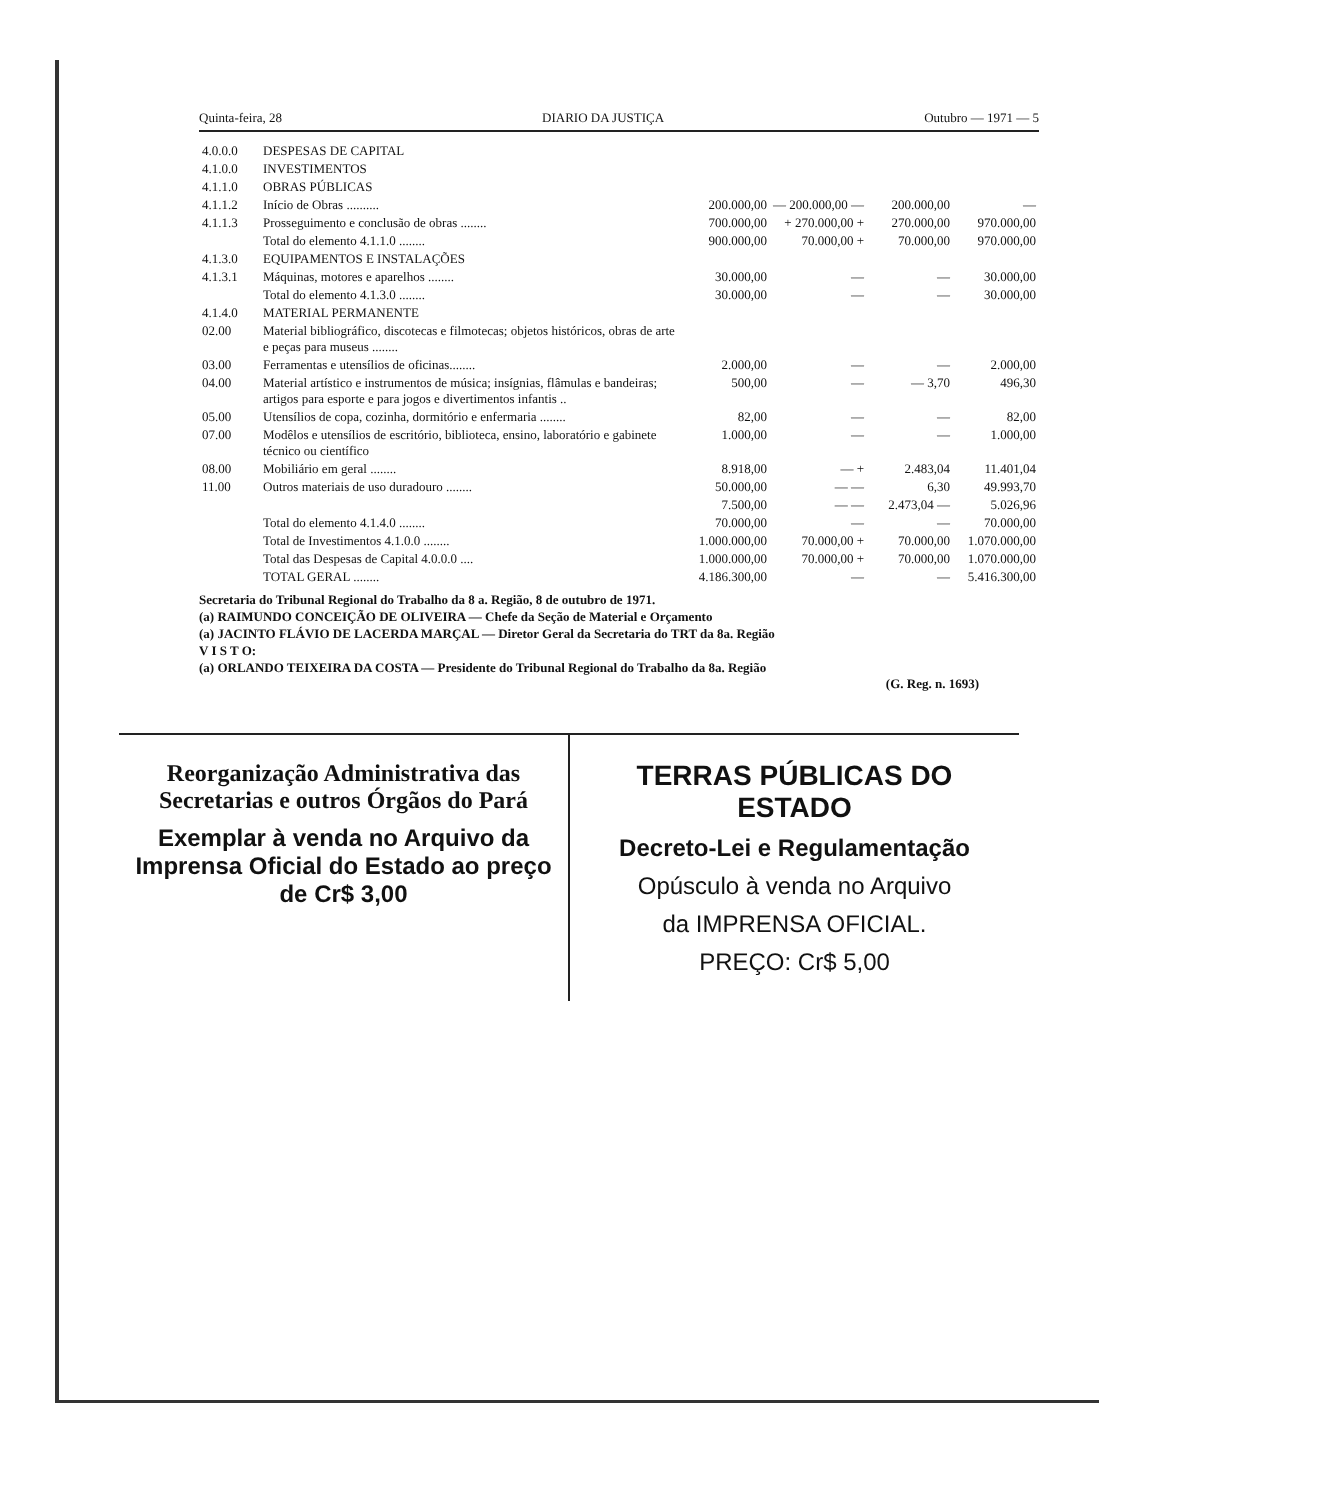Quinta-feira, 28 DIARIO DA JUSTIÇA Outubro — 1971 — 5
| 4.0.0.0 | DESPESAS DE CAPITAL | | | | |
| 4.1.0.0 | INVESTIMENTOS | | | | |
| 4.1.1.0 | OBRAS PÚBLICAS | | | | |
| 4.1.1.2 | Início de Obras .......... | 200.000,00 | — 200.000,00 — | 200.000,00 | — |
| 4.1.1.3 | Prosseguimento e conclusão de obras ........ | 700.000,00 | + 270.000,00 + | 270.000,00 | 970.000,00 |
| | Total do elemento 4.1.1.0 ........ | 900.000,00 | 70.000,00 + | 70.000,00 | 970.000,00 |
| 4.1.3.0 | EQUIPAMENTOS E INSTALAÇÕES | | | | |
| 4.1.3.1 | Máquinas, motores e aparelhos ........ | 30.000,00 | — | — | 30.000,00 |
| | Total do elemento 4.1.3.0 ........ | 30.000,00 | — | — | 30.000,00 |
| 4.1.4.0 | MATERIAL PERMANENTE | | | | |
| 02.00 | Material bibliográfico, discotecas e filmotecas; objetos históricos, obras de arte e peças para museus ........ | | | | |
| 03.00 | Ferramentas e utensílios de oficinas........ | 2.000,00 | — | — | 2.000,00 |
| 04.00 | Material artístico e instrumentos de música; insígnias, flâmulas e bandeiras; artigos para esporte e para jogos e divertimentos infantis .. | 500,00 | — | — 3,70 | 496,30 |
| 05.00 | Utensílios de copa, cozinha, dormitório e enfermaria ........ | 82,00 | — | — | 82,00 |
| 07.00 | Modêlos e utensílios de escritório, biblioteca, ensino, laboratório e gabinete técnico ou científico | 1.000,00 | — | — | 1.000,00 |
| 08.00 | Mobiliário em geral ........ | 8.918,00 | — + | 2.483,04 | 11.401,04 |
| 11.00 | Outros materiais de uso duradouro ........ | 50.000,00 | — — | 6,30 | 49.993,70 |
| | | 7.500,00 | — — | 2.473,04 — | 5.026,96 |
| | Total do elemento 4.1.4.0 ........ | 70.000,00 | — | — | 70.000,00 |
| | Total de Investimentos 4.1.0.0 ........ | 1.000.000,00 | 70.000,00 + | 70.000,00 | 1.070.000,00 |
| | Total das Despesas de Capital 4.0.0.0 .... | 1.000.000,00 | 70.000,00 + | 70.000,00 | 1.070.000,00 |
| | TOTAL GERAL ........ | 4.186.300,00 | — | — | 5.416.300,00 |
Secretaria do Tribunal Regional do Trabalho da 8 a. Região, 8 de outubro de 1971.
(a) RAIMUNDO CONCEIÇÃO DE OLIVEIRA — Chefe da Seção de Material e Orçamento
(a) JACINTO FLÁVIO DE LACERDA MARÇAL — Diretor Geral da Secretaria do TRT da 8a. Região
V I S T O:
(a) ORLANDO TEIXEIRA DA COSTA — Presidente do Tribunal Regional do Trabalho da 8a. Região
(G. Reg. n. 1693)
Reorganização Administrativa das Secretarias e outros Órgãos do Pará
Exemplar à venda no Arquivo da Imprensa Oficial do Estado ao preço de Cr$ 3,00
TERRAS PÚBLICAS DO ESTADO
Decreto-Lei e Regulamentação
Opúsculo à venda no Arquivo
da IMPRENSA OFICIAL.
PREÇO: Cr$ 5,00